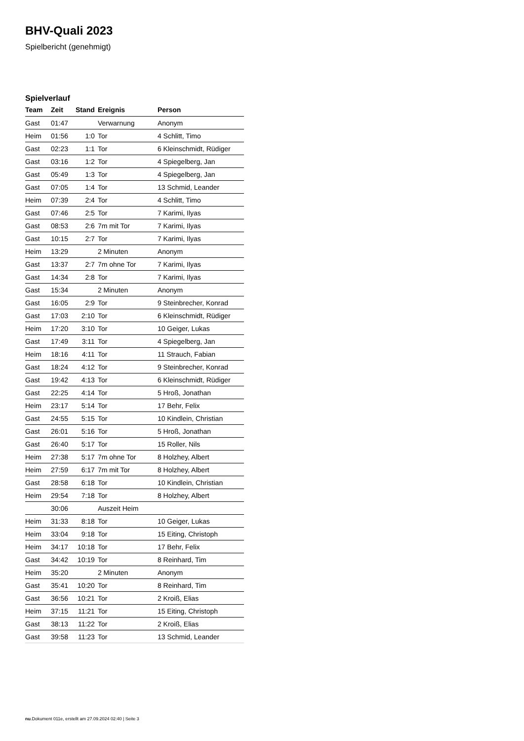BHV-Quali 2023
Spielbericht (genehmigt)
Spielverlauf
| Team | Zeit | Stand | Ereignis | Person |
| --- | --- | --- | --- | --- |
| Gast | 01:47 | | Verwarnung | Anonym |
| Heim | 01:56 | 1:0 | Tor | 4 Schlitt, Timo |
| Gast | 02:23 | 1:1 | Tor | 6 Kleinschmidt, Rüdiger |
| Gast | 03:16 | 1:2 | Tor | 4 Spiegelberg, Jan |
| Gast | 05:49 | 1:3 | Tor | 4 Spiegelberg, Jan |
| Gast | 07:05 | 1:4 | Tor | 13 Schmid, Leander |
| Heim | 07:39 | 2:4 | Tor | 4 Schlitt, Timo |
| Gast | 07:46 | 2:5 | Tor | 7 Karimi, Ilyas |
| Gast | 08:53 | 2:6 | 7m mit Tor | 7 Karimi, Ilyas |
| Gast | 10:15 | 2:7 | Tor | 7 Karimi, Ilyas |
| Heim | 13:29 | | 2 Minuten | Anonym |
| Gast | 13:37 | 2:7 | 7m ohne Tor | 7 Karimi, Ilyas |
| Gast | 14:34 | 2:8 | Tor | 7 Karimi, Ilyas |
| Gast | 15:34 | | 2 Minuten | Anonym |
| Gast | 16:05 | 2:9 | Tor | 9 Steinbrecher, Konrad |
| Gast | 17:03 | 2:10 | Tor | 6 Kleinschmidt, Rüdiger |
| Heim | 17:20 | 3:10 | Tor | 10 Geiger, Lukas |
| Gast | 17:49 | 3:11 | Tor | 4 Spiegelberg, Jan |
| Heim | 18:16 | 4:11 | Tor | 11 Strauch, Fabian |
| Gast | 18:24 | 4:12 | Tor | 9 Steinbrecher, Konrad |
| Gast | 19:42 | 4:13 | Tor | 6 Kleinschmidt, Rüdiger |
| Gast | 22:25 | 4:14 | Tor | 5 Hroß, Jonathan |
| Heim | 23:17 | 5:14 | Tor | 17 Behr, Felix |
| Gast | 24:55 | 5:15 | Tor | 10 Kindlein, Christian |
| Gast | 26:01 | 5:16 | Tor | 5 Hroß, Jonathan |
| Gast | 26:40 | 5:17 | Tor | 15 Roller, Nils |
| Heim | 27:38 | 5:17 | 7m ohne Tor | 8 Holzhey, Albert |
| Heim | 27:59 | 6:17 | 7m mit Tor | 8 Holzhey, Albert |
| Gast | 28:58 | 6:18 | Tor | 10 Kindlein, Christian |
| Heim | 29:54 | 7:18 | Tor | 8 Holzhey, Albert |
| | 30:06 | | Auszeit Heim | |
| Heim | 31:33 | 8:18 | Tor | 10 Geiger, Lukas |
| Heim | 33:04 | 9:18 | Tor | 15 Eiting, Christoph |
| Heim | 34:17 | 10:18 | Tor | 17 Behr, Felix |
| Gast | 34:42 | 10:19 | Tor | 8 Reinhard, Tim |
| Heim | 35:20 | | 2 Minuten | Anonym |
| Gast | 35:41 | 10:20 | Tor | 8 Reinhard, Tim |
| Gast | 36:56 | 10:21 | Tor | 2 Kroiß, Elias |
| Heim | 37:15 | 11:21 | Tor | 15 Eiting, Christoph |
| Gast | 38:13 | 11:22 | Tor | 2 Kroiß, Elias |
| Gast | 39:58 | 11:23 | Tor | 13 Schmid, Leander |
nu.Dokument 011e, erstellt am 27.09.2024 02:40 | Seite 3